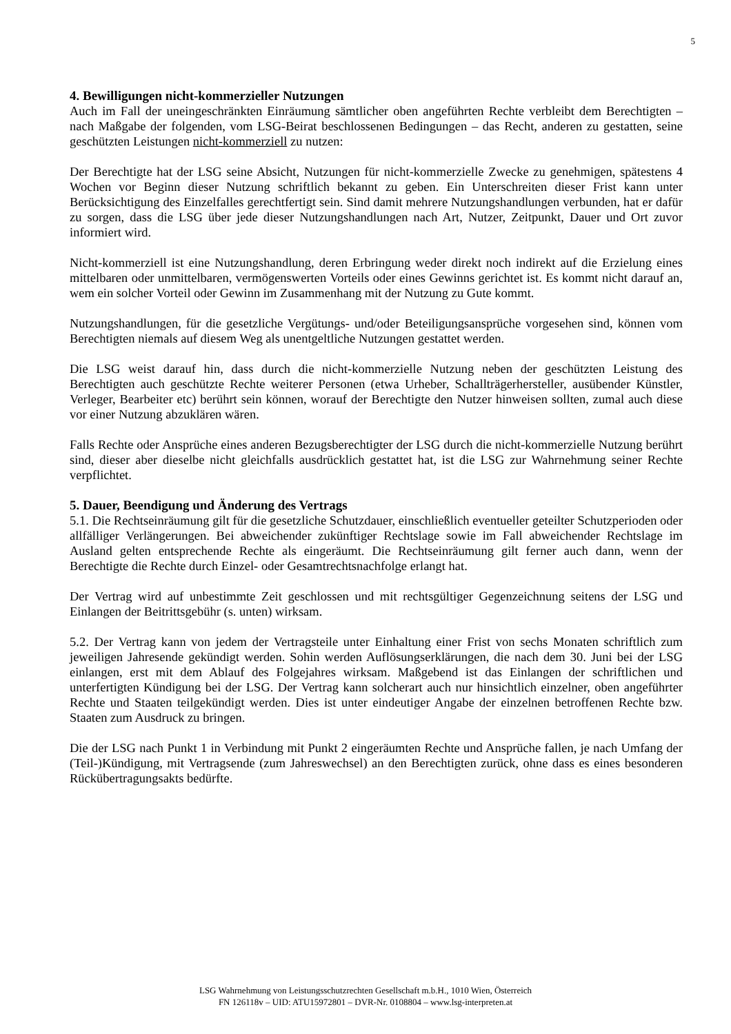5
4. Bewilligungen nicht-kommerzieller Nutzungen
Auch im Fall der uneingeschränkten Einräumung sämtlicher oben angeführten Rechte verbleibt dem Berechtigten – nach Maßgabe der folgenden, vom LSG-Beirat beschlossenen Bedingungen – das Recht, anderen zu gestatten, seine geschützten Leistungen nicht-kommerziell zu nutzen:
Der Berechtigte hat der LSG seine Absicht, Nutzungen für nicht-kommerzielle Zwecke zu genehmigen, spätestens 4 Wochen vor Beginn dieser Nutzung schriftlich bekannt zu geben. Ein Unterschreiten dieser Frist kann unter Berücksichtigung des Einzelfalles gerechtfertigt sein. Sind damit mehrere Nutzungshandlungen verbunden, hat er dafür zu sorgen, dass die LSG über jede dieser Nutzungshandlungen nach Art, Nutzer, Zeitpunkt, Dauer und Ort zuvor informiert wird.
Nicht-kommerziell ist eine Nutzungshandlung, deren Erbringung weder direkt noch indirekt auf die Erzielung eines mittelbaren oder unmittelbaren, vermögenswerten Vorteils oder eines Gewinns gerichtet ist. Es kommt nicht darauf an, wem ein solcher Vorteil oder Gewinn im Zusammenhang mit der Nutzung zu Gute kommt.
Nutzungshandlungen, für die gesetzliche Vergütungs- und/oder Beteiligungsansprüche vorgesehen sind, können vom Berechtigten niemals auf diesem Weg als unentgeltliche Nutzungen gestattet werden.
Die LSG weist darauf hin, dass durch die nicht-kommerzielle Nutzung neben der geschützten Leistung des Berechtigten auch geschützte Rechte weiterer Personen (etwa Urheber, Schallträgerhersteller, ausübender Künstler, Verleger, Bearbeiter etc) berührt sein können, worauf der Berechtigte den Nutzer hinweisen sollten, zumal auch diese vor einer Nutzung abzuklären wären.
Falls Rechte oder Ansprüche eines anderen Bezugsberechtigter der LSG durch die nicht-kommerzielle Nutzung berührt sind, dieser aber dieselbe nicht gleichfalls ausdrücklich gestattet hat, ist die LSG zur Wahrnehmung seiner Rechte verpflichtet.
5. Dauer, Beendigung und Änderung des Vertrags
5.1. Die Rechtseinräumung gilt für die gesetzliche Schutzdauer, einschließlich eventueller geteilter Schutzperioden oder allfälliger Verlängerungen. Bei abweichender zukünftiger Rechtslage sowie im Fall abweichender Rechtslage im Ausland gelten entsprechende Rechte als eingeräumt. Die Rechtseinräumung gilt ferner auch dann, wenn der Berechtigte die Rechte durch Einzel- oder Gesamtrechtsnachfolge erlangt hat.
Der Vertrag wird auf unbestimmte Zeit geschlossen und mit rechtsgültiger Gegenzeichnung seitens der LSG und Einlangen der Beitrittsgebühr (s. unten) wirksam.
5.2. Der Vertrag kann von jedem der Vertragsteile unter Einhaltung einer Frist von sechs Monaten schriftlich zum jeweiligen Jahresende gekündigt werden. Sohin werden Auflösungserklärungen, die nach dem 30. Juni bei der LSG einlangen, erst mit dem Ablauf des Folgejahres wirksam. Maßgebend ist das Einlangen der schriftlichen und unterfertigten Kündigung bei der LSG. Der Vertrag kann solcherart auch nur hinsichtlich einzelner, oben angeführter Rechte und Staaten teilgekündigt werden. Dies ist unter eindeutiger Angabe der einzelnen betroffenen Rechte bzw. Staaten zum Ausdruck zu bringen.
Die der LSG nach Punkt 1 in Verbindung mit Punkt 2 eingeräumten Rechte und Ansprüche fallen, je nach Umfang der (Teil-)Kündigung, mit Vertragsende (zum Jahreswechsel) an den Berechtigten zurück, ohne dass es eines besonderen Rückübertragungsakts bedürfte.
LSG Wahrnehmung von Leistungsschutzrechten Gesellschaft m.b.H., 1010 Wien, Österreich
FN 126118v – UID: ATU15972801 – DVR-Nr. 0108804 – www.lsg-interpreten.at